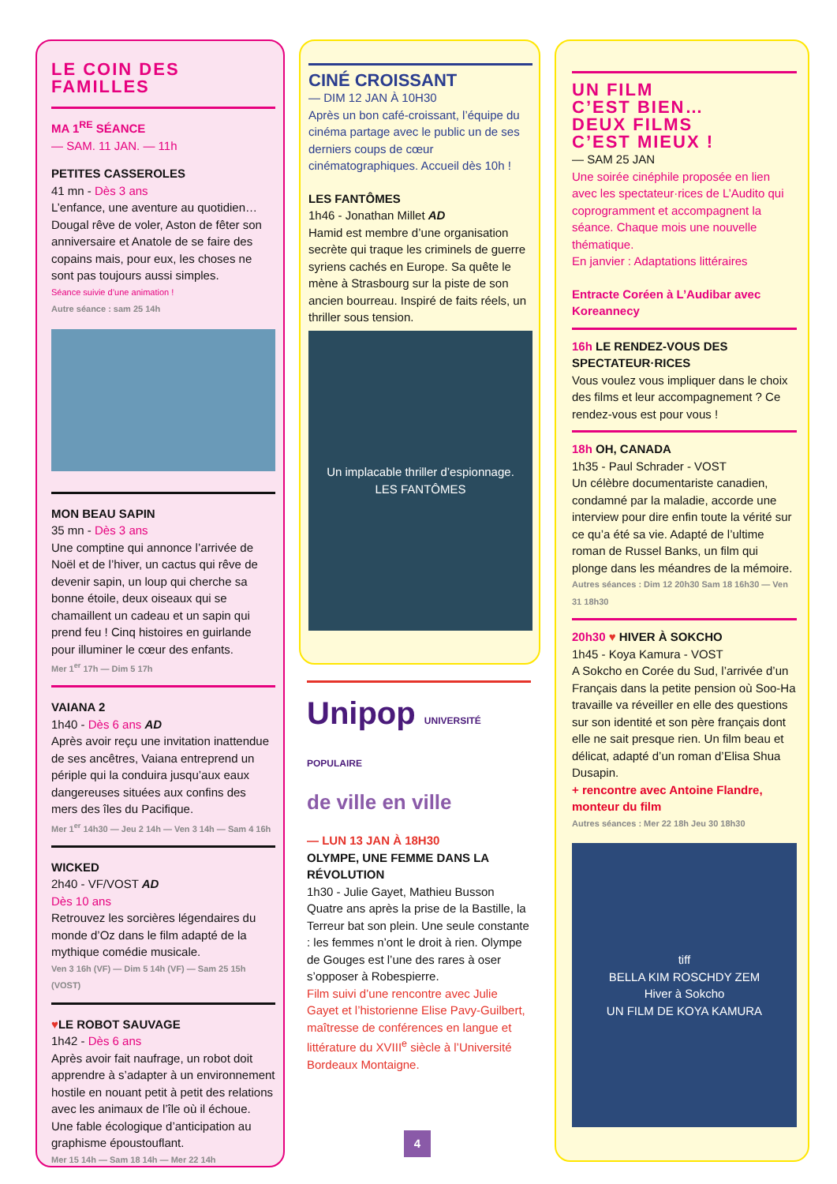LE COIN DES FAMILLES
MA 1<sup>RE</sup> SÉANCE
— SAM. 11 JAN. — 11h
PETITES CASSEROLES
41 mn - Dès 3 ans
L’enfance, une aventure au quotidien… Dougal rêve de voler, Aston de fêter son anniversaire et Anatole de se faire des copains mais, pour eux, les choses ne sont pas toujours aussi simples.
Séance suivie d’une animation !
Autre séance : sam 25 14h
MON BEAU SAPIN
35 mn - Dès 3 ans
Une comptine qui annonce l’arrivée de Noël et de l’hiver, un cactus qui rêve de devenir sapin, un loup qui cherche sa bonne étoile, deux oiseaux qui se chamaillent un cadeau et un sapin qui prend feu ! Cinq histoires en guirlande pour illuminer le cœur des enfants.
Mer 1<sup>er</sup> 17h — Dim 5 17h
VAIANA 2
1h40 - Dès 6 ans AD
Après avoir reçu une invitation inattendue de ses ancêtres, Vaiana entreprend un périple qui la conduira jusqu’aux eaux dangereuses situées aux confins des mers des îles du Pacifique.
Mer 1<sup>er</sup> 14h30 — Jeu 2 14h — Ven 3 14h — Sam 4 16h
WICKED
2h40 - VF/VOST AD
Dès 10 ans
Retrouvez les sorcières légendaires du monde d’Oz dans le film adapté de la mythique comédie musicale.
Ven 3 16h (VF) — Dim 5 14h (VF) — Sam 25 15h (VOST)
♥LE ROBOT SAUVAGE
1h42 - Dès 6 ans
Après avoir fait naufrage, un robot doit apprendre à s’adapter à un environnement hostile en nouant petit à petit des relations avec les animaux de l’île où il échoue. Une fable écologique d’anticipation au graphisme époustouflant.
Mer 15 14h — Sam 18 14h — Mer 22 14h
CINÉ CROISSANT
— DIM 12 JAN À 10H30
Après un bon café-croissant, l’équipe du cinéma partage avec le public un de ses derniers coups de cœur cinématographiques. Accueil dès 10h !
LES FANTÔMES
1h46 - Jonathan Millet AD
Hamid est membre d’une organisation secrète qui traque les criminels de guerre syriens cachés en Europe. Sa quête le mène à Strasbourg sur la piste de son ancien bourreau. Inspiré de faits réels, un thriller sous tension.
Un implacable thriller d’espionnage.
LES FANTÔMES
Unipop UNIVERSITÉ POPULAIRE
de ville en ville
— LUN 13 JAN À 18H30
OLYMPE, UNE FEMME DANS LA RÉVOLUTION
1h30 - Julie Gayet, Mathieu Busson
Quatre ans après la prise de la Bastille, la Terreur bat son plein. Une seule constante : les femmes n’ont le droit à rien. Olympe de Gouges est l’une des rares à oser s’opposer à Robespierre.
Film suivi d’une rencontre avec Julie Gayet et l’historienne Elise Pavy-Guilbert, maîtresse de conférences en langue et littérature du XVIII<sup>e</sup> siècle à l’Université Bordeaux Montaigne.
UN FILM
C’EST BIEN…
DEUX FILMS
C’EST MIEUX !
— SAM 25 JAN
Une soirée cinéphile proposée en lien avec les spectateur·rices de L’Audito qui coprogramment et accompagnent la séance. Chaque mois une nouvelle thématique.
En janvier : Adaptations littéraires
Entracte Coréen à L’Audibar avec Koreannecy
16h LE RENDEZ-VOUS DES SPECTATEUR·RICES
Vous voulez vous impliquer dans le choix des films et leur accompagnement ? Ce rendez-vous est pour vous !
18h OH, CANADA
1h35 - Paul Schrader - VOST
Un célèbre documentariste canadien, condamné par la maladie, accorde une interview pour dire enfin toute la vérité sur ce qu’a été sa vie. Adapté de l’ultime roman de Russel Banks, un film qui plonge dans les méandres de la mémoire.
Autres séances : Dim 12 20h30 Sam 18 16h30 — Ven 31 18h30
20h30 ♥ HIVER À SOKCHO
1h45 - Koya Kamura - VOST
A Sokcho en Corée du Sud, l’arrivée d’un Français dans la petite pension où Soo-Ha travaille va réveiller en elle des questions sur son identité et son père français dont elle ne sait presque rien. Un film beau et délicat, adapté d’un roman d’Elisa Shua Dusapin.
+ rencontre avec Antoine Flandre, monteur du film
Autres séances : Mer 22 18h Jeu 30 18h30
tiff
BELLA KIM ROSCHDY ZEM
Hiver à Sokcho
UN FILM DE KOYA KAMURA
4